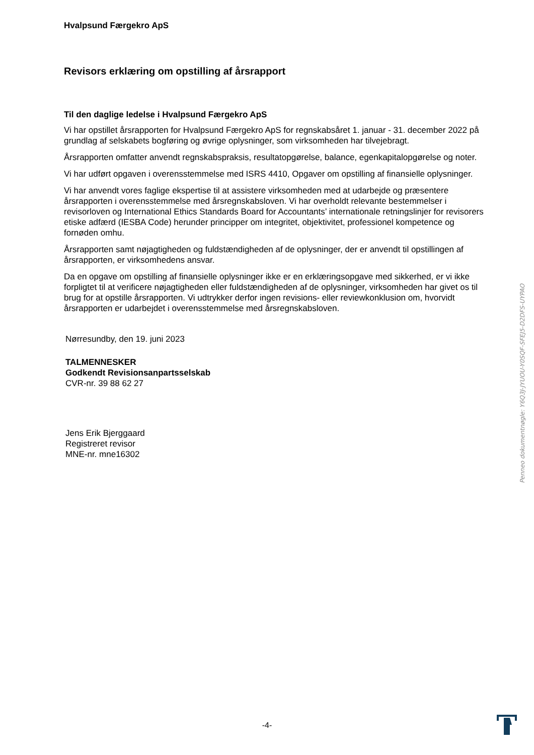Hvalpsund Færgekro ApS
Revisors erklæring om opstilling af årsrapport
Til den daglige ledelse i Hvalpsund Færgekro ApS
Vi har opstillet årsrapporten for Hvalpsund Færgekro ApS for regnskabsåret 1. januar - 31. december 2022 på grundlag af selskabets bogføring og øvrige oplysninger, som virksomheden har tilvejebragt.
Årsrapporten omfatter anvendt regnskabspraksis, resultatopgørelse, balance, egenkapitalopgørelse og noter.
Vi har udført opgaven i overensstemmelse med ISRS 4410, Opgaver om opstilling af finansielle oplysninger.
Vi har anvendt vores faglige ekspertise til at assistere virksomheden med at udarbejde og præsentere årsrapporten i overensstemmelse med årsregnskabsloven. Vi har overholdt relevante bestemmelser i revisorloven og International Ethics Standards Board for Accountants’ internationale retningslinjer for revisorers etiske adfærd (IESBA Code) herunder principper om integritet, objektivitet, professionel kompetence og fornøden omhu.
Årsrapporten samt nøjagtigheden og fuldstændigheden af de oplysninger, der er anvendt til opstillingen af årsrapporten, er virksomhedens ansvar.
Da en opgave om opstilling af finansielle oplysninger ikke er en erklæringsopgave med sikkerhed, er vi ikke forpligtet til at verificere nøjagtigheden eller fuldstændigheden af de oplysninger, virksomheden har givet os til brug for at opstille årsrapporten. Vi udtrykker derfor ingen revisions- eller reviewkonklusion om, hvorvidt årsrapporten er udarbejdet i overensstemmelse med årsregnskabsloven.
Nørresundby, den 19. juni 2023
TALMENNESKER
Godkendt Revisionsanpartsselskab
CVR-nr. 39 88 62 27
Jens Erik Bjerggaard
Registreret revisor
MNE-nr. mne16302
Penneo dokumentnøgle: Y6Q3J-JYUOU-Y0SQF-SFEJ5-D2DFS-UYPAO
-4-